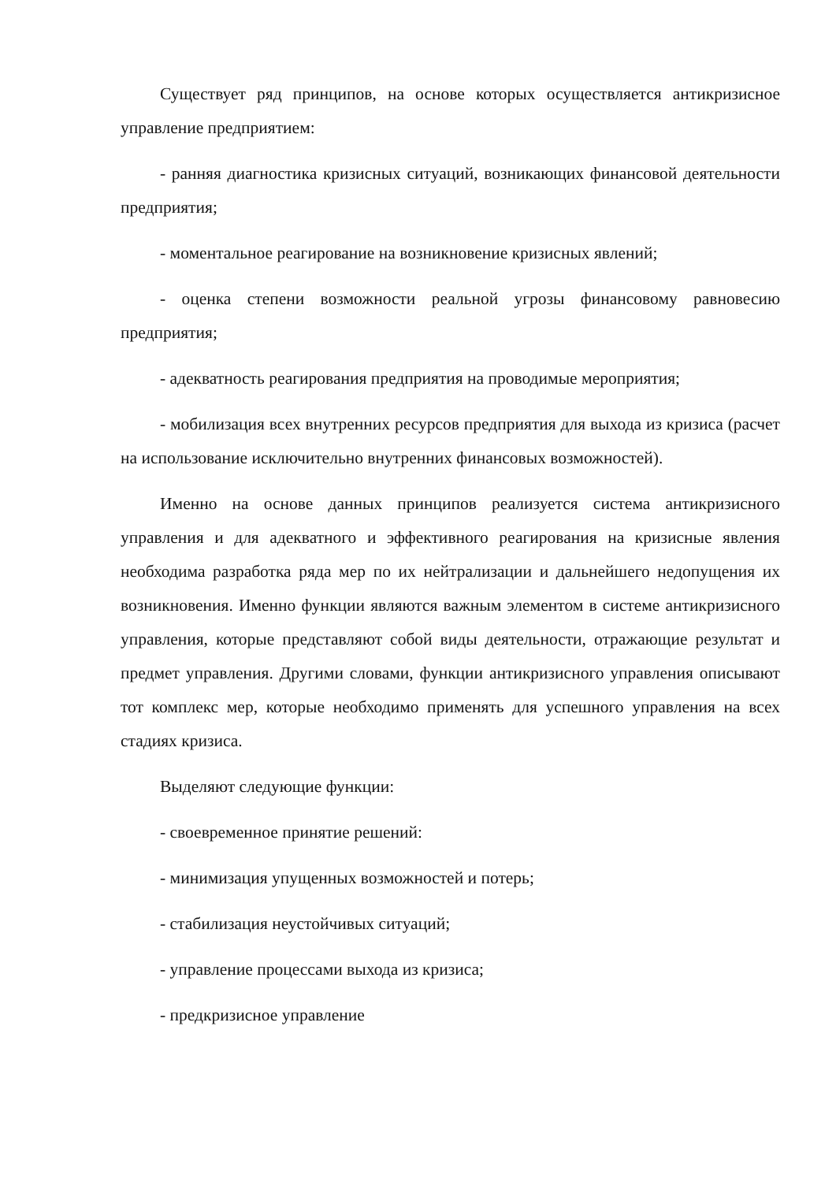Существует ряд принципов, на основе которых осуществляется антикризисное управление предприятием:
- ранняя диагностика кризисных ситуаций, возникающих финансовой деятельности предприятия;
- моментальное реагирование на возникновение кризисных явлений;
- оценка степени возможности реальной угрозы финансовому равновесию предприятия;
- адекватность реагирования предприятия на проводимые мероприятия;
- мобилизация всех внутренних ресурсов предприятия для выхода из кризиса (расчет на использование исключительно внутренних финансовых возможностей).
Именно на основе данных принципов реализуется система антикризисного управления и для адекватного и эффективного реагирования на кризисные явления необходима разработка ряда мер по их нейтрализации и дальнейшего недопущения их возникновения. Именно функции являются важным элементом в системе антикризисного управления, которые представляют собой виды деятельности, отражающие результат и предмет управления. Другими словами, функции антикризисного управления описывают тот комплекс мер, которые необходимо применять для успешного управления на всех стадиях кризиса.
Выделяют следующие функции:
- своевременное принятие решений:
- минимизация упущенных возможностей и потерь;
- стабилизация неустойчивых ситуаций;
- управление процессами выхода из кризиса;
- предкризисное управление